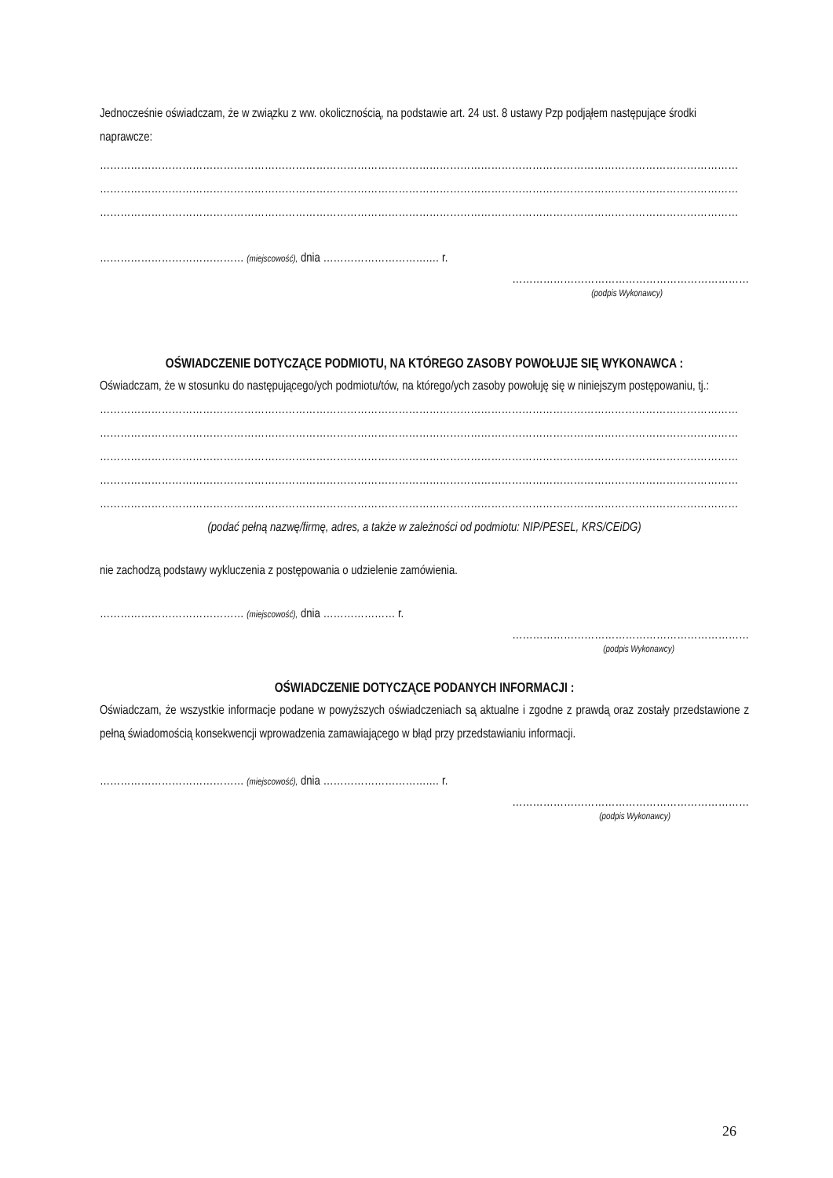Jednocześnie oświadczam, że w związku z ww. okolicznością, na podstawie art. 24 ust. 8 ustawy Pzp podjąłem następujące środki naprawcze:
……………………………………………………………………………………………………………………………………………………………………
……………………………………………………………………………………………………………………………………………………………………
……………………………………………………………………………………………………………………………………………………………………
…………………………………… (miejscowość), dnia ………………………….… r.
……………………………………………………………
(podpis Wykonawcy)
OŚWIADCZENIE DOTYCZĄCE PODMIOTU, NA KTÓREGO ZASOBY POWOŁUJE SIĘ WYKONAWCA :
Oświadczam, że w stosunku do następującego/ych podmiotu/tów, na którego/ych zasoby powołuję się w niniejszym postępowaniu, tj.:
……………………………………………………………………………………………………………………………………………………………………
……………………………………………………………………………………………………………………………………………………………………
……………………………………………………………………………………………………………………………………………………………………
……………………………………………………………………………………………………………………………………………………………………
……………………………………………………………………………………………………………………………………………………………………
(podać pełną nazwę/firmę, adres, a także w zależności od podmiotu: NIP/PESEL, KRS/CEiDG)
nie zachodzą podstawy wykluczenia z postępowania o udzielenie zamówienia.
…………………………………… (miejscowość), dnia ………………… r.
……………………………………………………………
(podpis Wykonawcy)
OŚWIADCZENIE DOTYCZĄCE PODANYCH INFORMACJI :
Oświadczam, że wszystkie informacje podane w powyższych oświadczeniach są aktualne i zgodne z prawdą oraz zostały przedstawione z pełną świadomością konsekwencji wprowadzenia zamawiającego w błąd przy przedstawianiu informacji.
…………………………………… (miejscowość), dnia ………………………….… r.
……………………………………………………………
(podpis Wykonawcy)
26